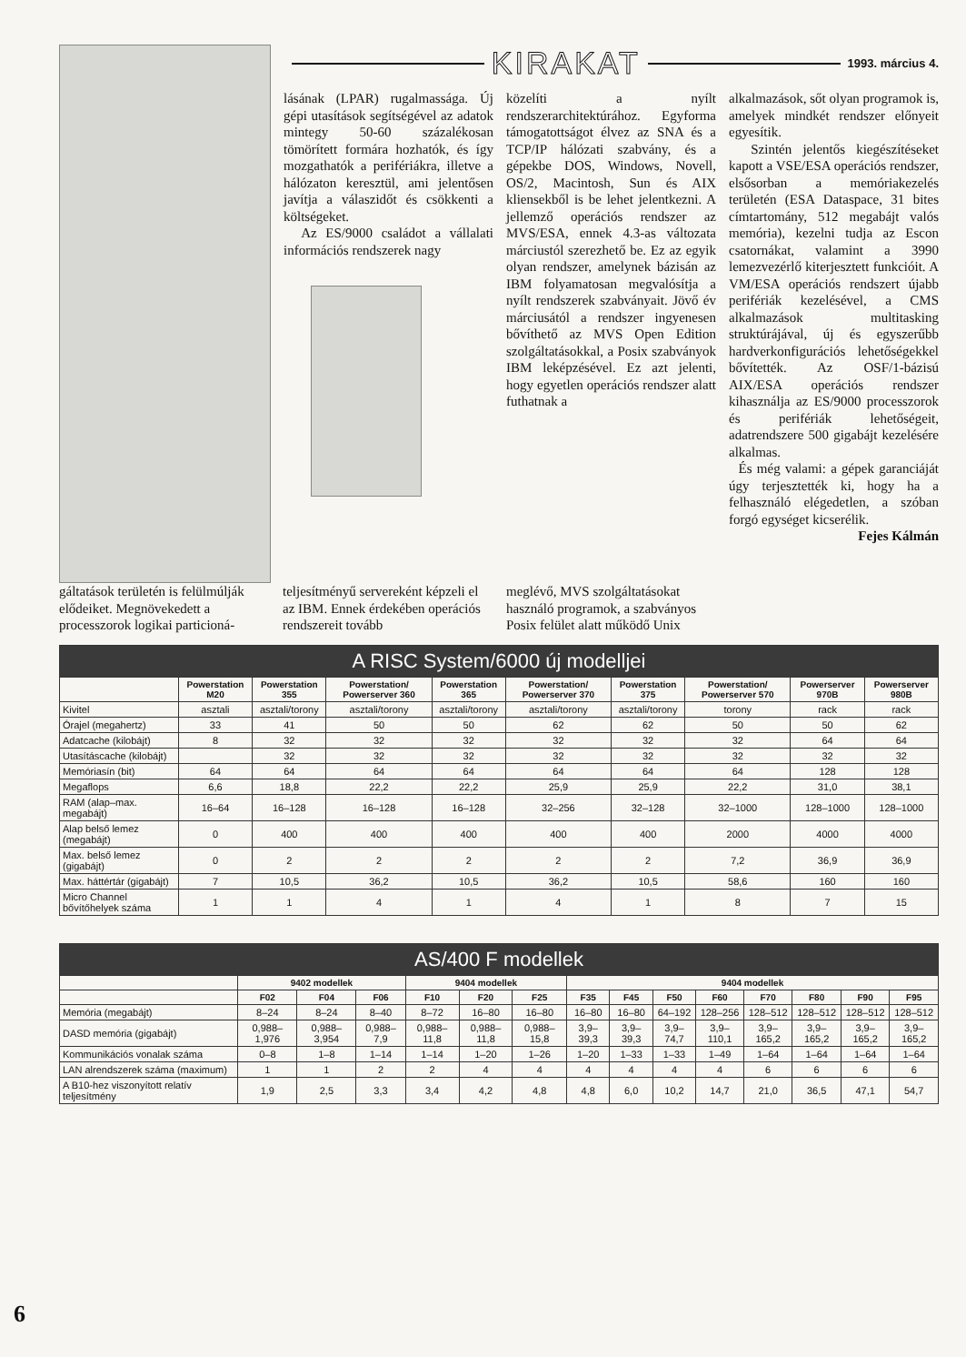KIRAKAT 1993. március 4.
lásának (LPAR) rugalmassága. Új gépi utasítások segítségével az adatok mintegy 50-60 százalékosan tömörített formára hozhatók, és így mozgathatók a perifériákra, illetve a hálózaton keresztül, ami jelentősen javítja a válaszidőt és csökkenti a költségeket.
Az ES/9000 családot a vállalati információs rendszerek nagy
közelíti a nyílt rendszerarchitektúrához. Egyforma támogatottságot élvez az SNA és a TCP/IP hálózati szabvány, és a gépekbe DOS, Windows, Novell, OS/2, Macintosh, Sun és AIX kliensekből is be lehet jelentkezni. A jellemző operációs rendszer az MVS/ESA, ennek 4.3-as változata márciustól szerezhető be. Ez az egyik olyan rendszer, amelynek bázisán az IBM folyamatosan megvalósítja a nyílt rendszerek szabványait. Jövő év márciusától a rendszer ingyenesen bővíthető az MVS Open Edition szolgáltatásokkal, a Posix szabványok IBM leképzésével. Ez azt jelenti, hogy egyetlen operációs rendszer alatt futhatnak a
alkalmazások, sőt olyan programok is, amelyek mindkét rendszer előnyeit egyesítik.
Szintén jelentős kiegészítéseket kapott a VSE/ESA operációs rendszer, elsősorban a memóriakezelés területén (ESA Dataspace, 31 bites címtartomány, 512 megabájt valós memória), kezelni tudja az Escon csatornákat, valamint a 3990 lemezvezérlő kiterjesztett funkcióit. A VM/ESA operációs rendszert újabb perifériák kezelésével, a CMS alkalmazások multitasking struktúrájával, új és egyszerűbb hardverkonfigurációs lehetőségekkel bővítették. Az OSF/1-bázisú AIX/ESA operációs rendszer kihasználja az ES/9000 processzorok és perifériák lehetőségeit, adatrendszere 500 gigabájt kezelésére alkalmas.
És még valami: a gépek garanciáját úgy terjesztették ki, hogy ha a felhasználó elégedetlen, a szóban forgó egységet kicserélik.
Fejes Kálmán
gáltatások területén is felülmúlják elődeiket. Megnövekedett a processzorok logikai particioná-
teljesítményű servereként képzeli el az IBM. Ennek érdekében operációs rendszereit tovább
meglévő, MVS szolgáltatásokat használó programok, a szabványos Posix felület alatt működő Unix
| A RISC System/6000 új modelljei | | | | | | | | | |
| --- | --- | --- | --- | --- | --- | --- | --- | --- | --- |
| | Powerstation M20 | Powerstation 355 | Powerstation/ Powerserver 360 | Powerstation 365 | Powerstation/ Powerserver 370 | Powerstation 375 | Powerstation/ Powerserver 570 | Powerserver 970B | Powerserver 980B |
| Kivitel | asztali | asztali/torony | asztali/torony | asztali/torony | asztali/torony | asztali/torony | torony | rack | rack |
| Órajel (megahertz) | 33 | 41 | 50 | 50 | 62 | 62 | 50 | 50 | 62 |
| Adatcache (kilobájt) | 8 | 32 | 32 | 32 | 32 | 32 | 32 | 64 | 64 |
| Utasításcache (kilobájt) | | 32 | 32 | 32 | 32 | 32 | 32 | 32 | 32 |
| Memóriasín (bit) | 64 | 64 | 64 | 64 | 64 | 64 | 64 | 128 | 128 |
| Megaflops | 6,6 | 18,8 | 22,2 | 22,2 | 25,9 | 25,9 | 22,2 | 31,0 | 38,1 |
| RAM (alap–max. megabájt) | 16–64 | 16–128 | 16–128 | 16–128 | 32–256 | 32–128 | 32–1000 | 128–1000 | 128–1000 |
| Alap belső lemez (megabájt) | 0 | 400 | 400 | 400 | 400 | 400 | 2000 | 4000 | 4000 |
| Max. belső lemez (gigabájt) | 0 | 2 | 2 | 2 | 2 | 2 | 7,2 | 36,9 | 36,9 |
| Max. háttértár (gigabájt) | 7 | 10,5 | 36,2 | 10,5 | 36,2 | 10,5 | 58,6 | 160 | 160 |
| Micro Channel bővítőhelyek száma | 1 | 1 | 4 | 1 | 4 | 1 | 8 | 7 | 15 |
| AS/400 F modellek | | | | | | | | | | | | | | |
| --- | --- | --- | --- | --- | --- | --- | --- | --- | --- | --- | --- | --- | --- | --- |
| | 9402 modellek | | | 9404 modellek | | | 9404 modellek | | | | | | | |
| | F02 | F04 | F06 | F10 | F20 | F25 | F35 | F45 | F50 | F60 | F70 | F80 | F90 | F95 |
| Memória (megabájt) | 8–24 | 8–24 | 8–40 | 8–72 | 16–80 | 16–80 | 16–80 | 16–80 | 64–192 | 128–256 | 128–512 | 128–512 | 128–512 | 128–512 |
| DASD memória (gigabájt) | 0,988–1,976 | 0,988–3,954 | 0,988–7,9 | 0,988–11,8 | 0,988–11,8 | 0,988–15,8 | 3,9–39,3 | 3,9–39,3 | 3,9–74,7 | 3,9–110,1 | 3,9–165,2 | 3,9–165,2 | 3,9–165,2 | 3,9–165,2 |
| Kommunikációs vonalak száma | 0–8 | 1–8 | 1–14 | 1–14 | 1–20 | 1–26 | 1–20 | 1–33 | 1–33 | 1–49 | 1–64 | 1–64 | 1–64 | 1–64 |
| LAN alrendszerek száma (maximum) | 1 | 1 | 2 | 2 | 4 | 4 | 4 | 4 | 4 | 4 | 6 | 6 | 6 | 6 |
| A B10-hez viszonyított relatív teljesítmény | 1,9 | 2,5 | 3,3 | 3,4 | 4,2 | 4,8 | 4,8 | 6,0 | 10,2 | 14,7 | 21,0 | 36,5 | 47,1 | 54,7 |
6